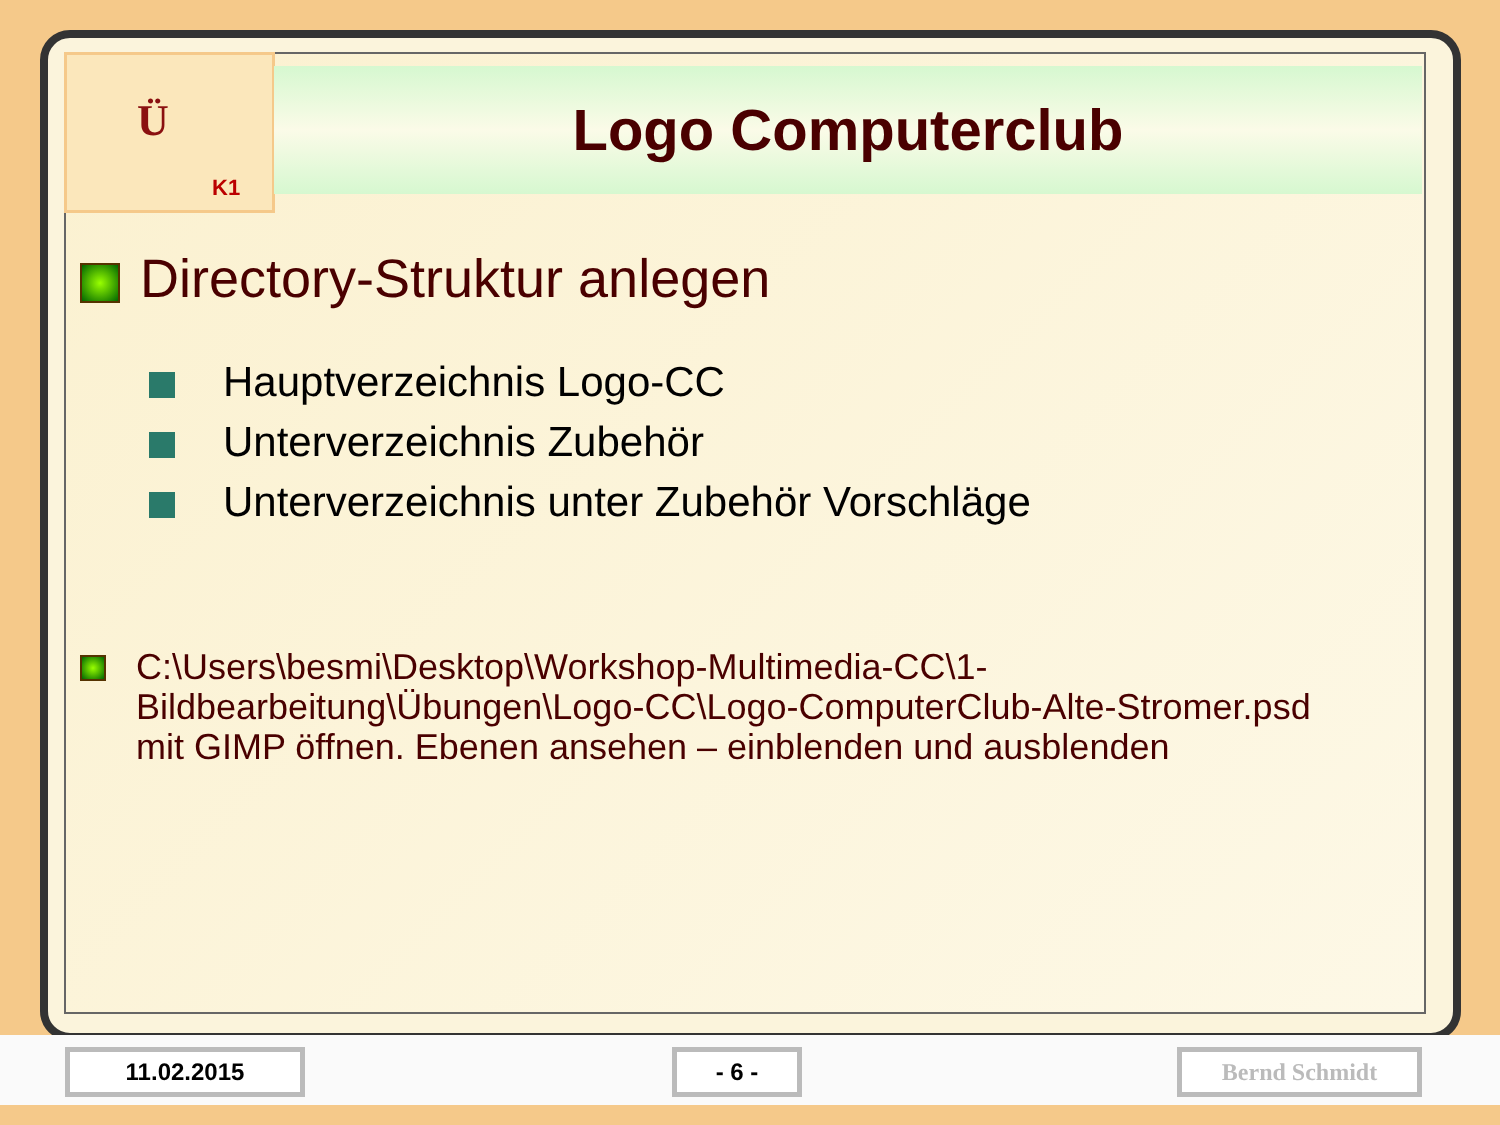Ü
K1
Logo Computerclub
Directory-Struktur anlegen
Hauptverzeichnis Logo-CC
Unterverzeichnis Zubehör
Unterverzeichnis unter Zubehör Vorschläge
C:\Users\besmi\Desktop\Workshop-Multimedia-CC\1-
Bildbearbeitung\Übungen\Logo-CC\Logo-ComputerClub-Alte-Stromer.psd
mit GIMP öffnen. Ebenen ansehen – einblenden und ausblenden
11.02.2015 - 6 - Bernd Schmidt